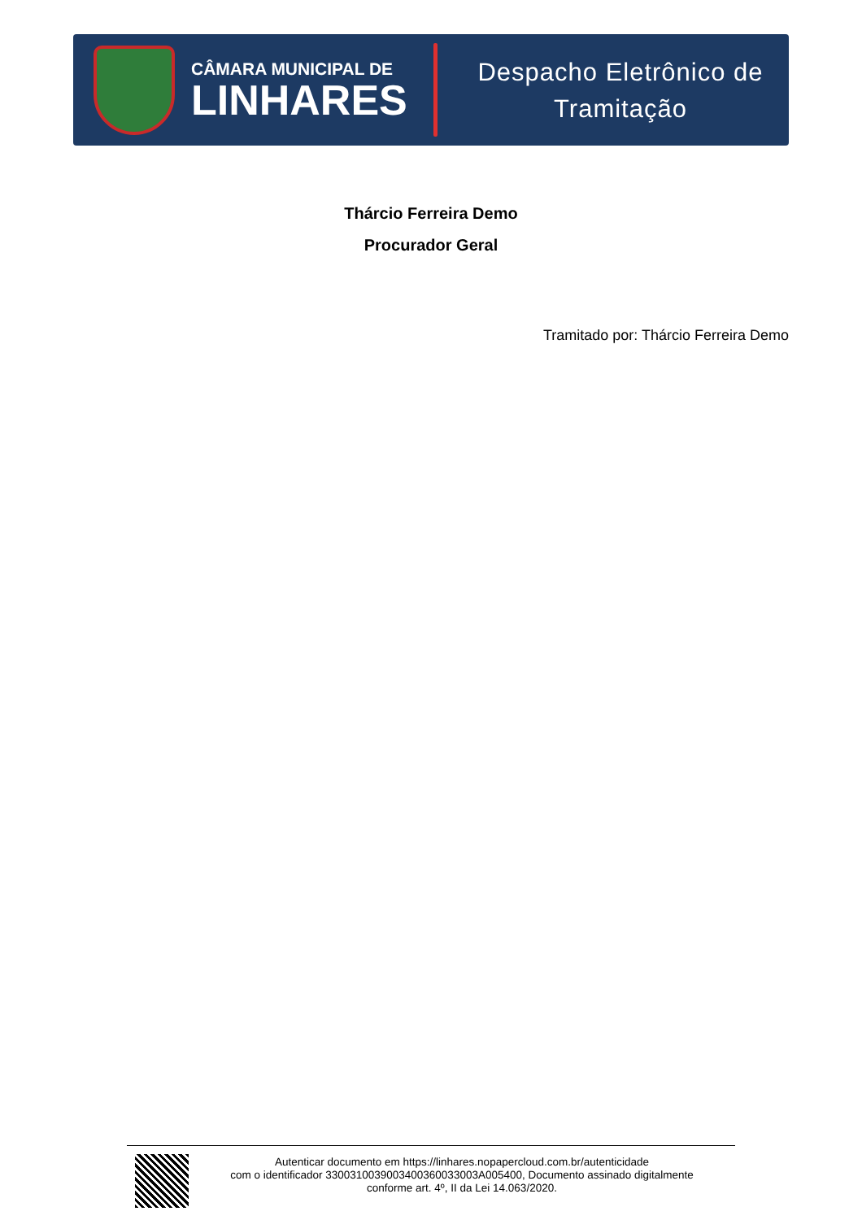CÂMARA MUNICIPAL DE
LINHARES
Despacho Eletrônico de
Tramitação
Thárcio Ferreira Demo
Procurador Geral
Tramitado por: Thárcio Ferreira Demo
Autenticar documento em https://linhares.nopapercloud.com.br/autenticidade
com o identificador 3300310039003400360033003A005400, Documento assinado digitalmente
conforme art. 4º, II da Lei 14.063/2020.